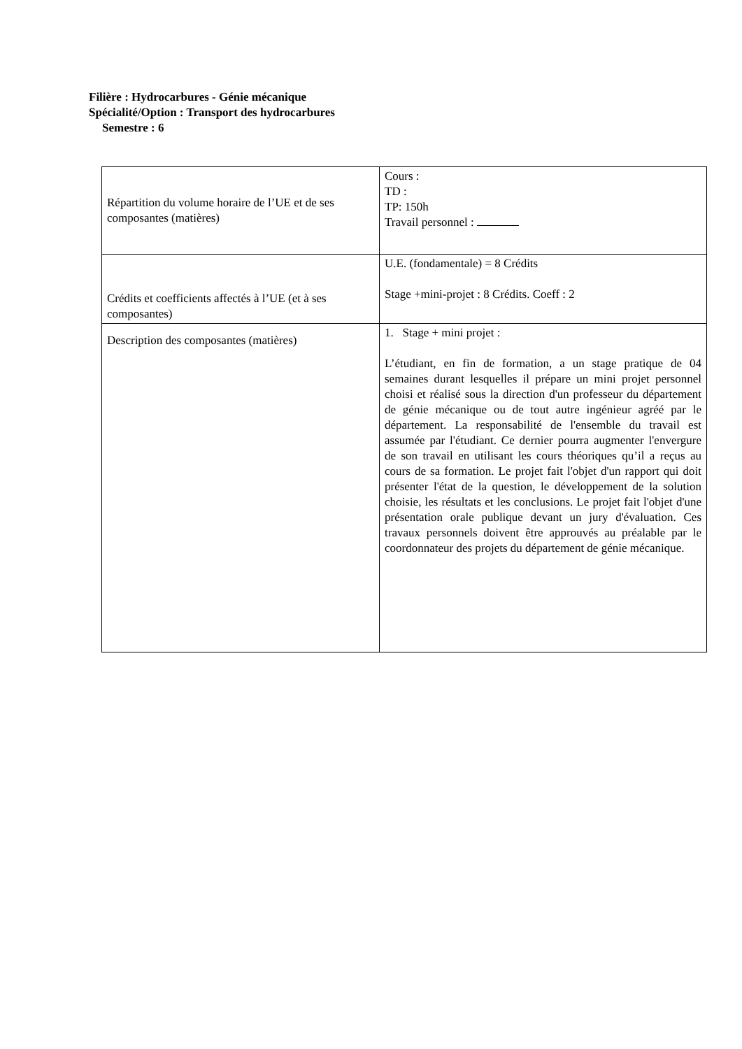Filière : Hydrocarbures - Génie mécanique
Spécialité/Option : Transport des hydrocarbures
Semestre : 6
| Répartition du volume horaire de l’UE et de ses composantes (matières) | Cours : TD : TP: 150h Travail personnel : |
| Crédits et coefficients affectés à l’UE (et à ses composantes) | U.E. (fondamentale) = 8 Crédits Stage +mini-projet : 8 Crédits. Coeff : 2 |
| Description des composantes (matières) | 1. Stage + mini projet : L’étudiant, en fin de formation, a un stage pratique de 04 semaines durant lesquelles il prépare un mini projet personnel choisi et réalisé sous la direction d'un professeur du département de génie mécanique ou de tout autre ingénieur agréé par le département. La responsabilité de l'ensemble du travail est assumée par l'étudiant. Ce dernier pourra augmenter l'envergure de son travail en utilisant les cours théoriques qu’il a reçus au cours de sa formation. Le projet fait l'objet d'un rapport qui doit présenter l'état de la question, le développement de la solution choisie, les résultats et les conclusions. Le projet fait l'objet d'une présentation orale publique devant un jury d'évaluation. Ces travaux personnels doivent être approuvés au préalable par le coordonnateur des projets du département de génie mécanique. |